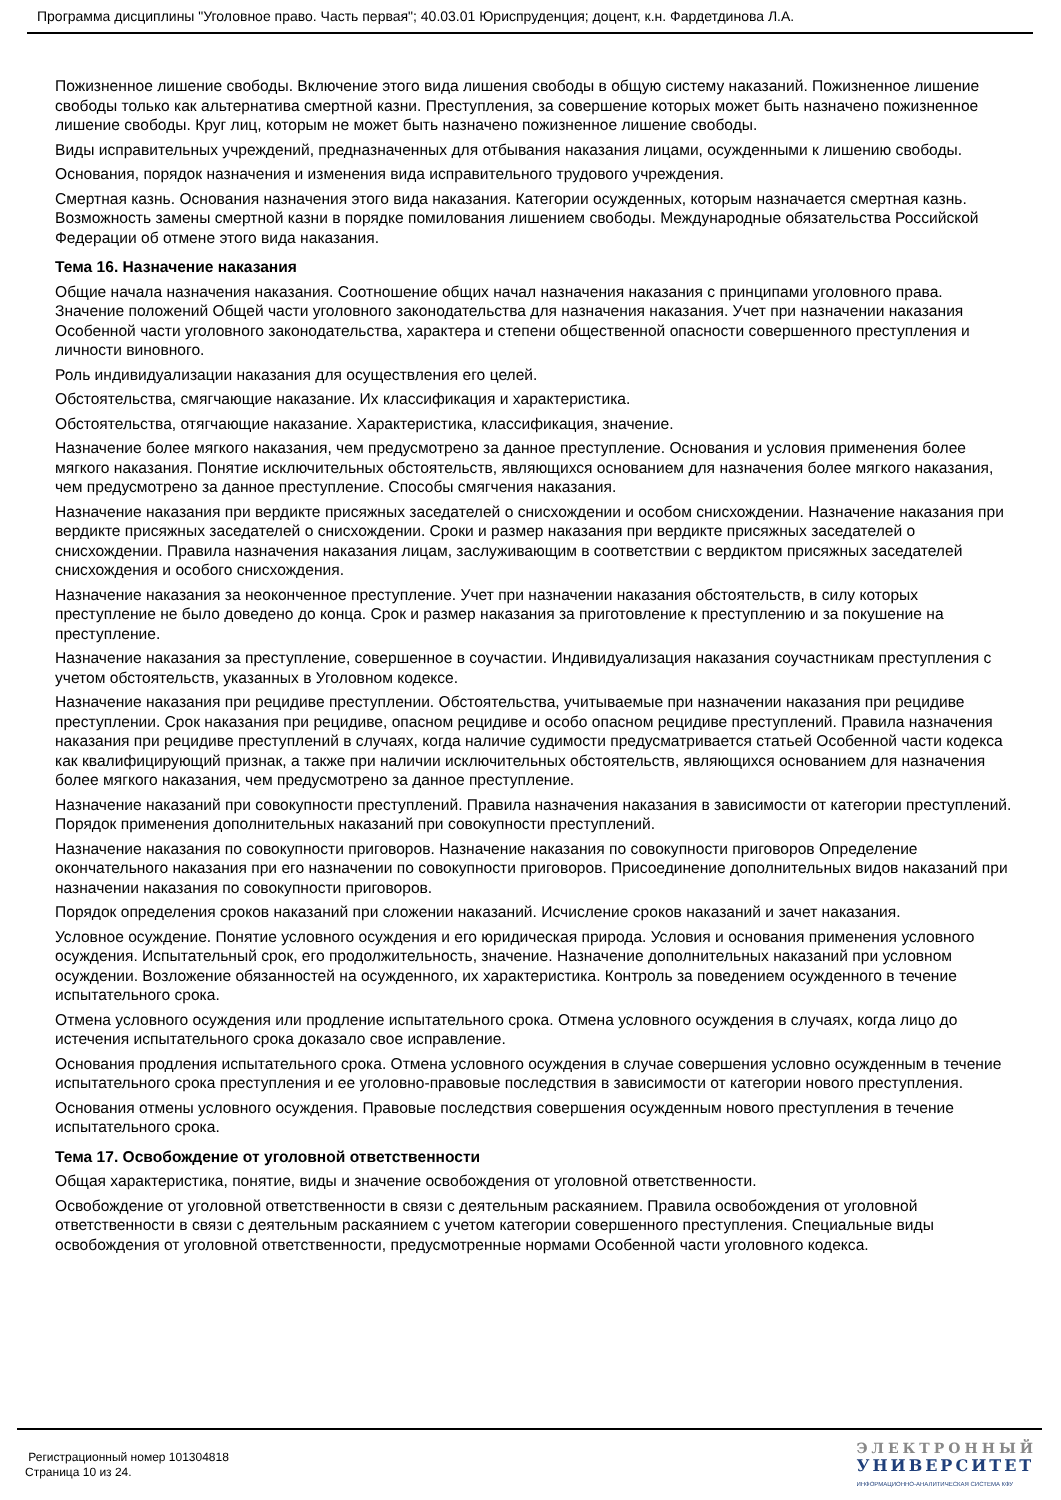Программа дисциплины "Уголовное право. Часть первая"; 40.03.01 Юриспруденция; доцент, к.н. Фардетдинова Л.А.
Пожизненное лишение свободы. Включение этого вида лишения свободы в общую систему наказаний. Пожизненное лишение свободы только как альтернатива смертной казни. Преступления, за совершение которых может быть назначено пожизненное лишение свободы. Круг лиц, которым не может быть назначено пожизненное лишение свободы.
Виды исправительных учреждений, предназначенных для отбывания наказания лицами, осужденными к лишению свободы.
Основания, порядок назначения и изменения вида исправительного трудового учреждения.
Смертная казнь. Основания назначения этого вида наказания. Категории осужденных, которым назначается смертная казнь. Возможность замены смертной казни в порядке помилования лишением свободы. Международные обязательства Российской Федерации об отмене этого вида наказания.
Тема 16. Назначение наказания
Общие начала назначения наказания. Соотношение общих начал назначения наказания с принципами уголовного права. Значение положений Общей части уголовного законодательства для назначения наказания. Учет при назначении наказания Особенной части уголовного законодательства, характера и степени общественной опасности совершенного преступления и личности виновного.
Роль индивидуализации наказания для осуществления его целей.
Обстоятельства, смягчающие наказание. Их классификация и характеристика.
Обстоятельства, отягчающие наказание. Характеристика, классификация, значение.
Назначение более мягкого наказания, чем предусмотрено за данное преступление. Основания и условия применения более мягкого наказания. Понятие исключительных обстоятельств, являющихся основанием для назначения более мягкого наказания, чем предусмотрено за данное преступление. Способы смягчения наказания.
Назначение наказания при вердикте присяжных заседателей о снисхождении и особом снисхождении. Назначение наказания при вердикте присяжных заседателей о снисхождении. Сроки и размер наказания при вердикте присяжных заседателей о снисхождении. Правила назначения наказания лицам, заслуживающим в соответствии с вердиктом присяжных заседателей снисхождения и особого снисхождения.
Назначение наказания за неоконченное преступление. Учет при назначении наказания обстоятельств, в силу которых преступление не было доведено до конца. Срок и размер наказания за приготовление к преступлению и за покушение на преступление.
Назначение наказания за преступление, совершенное в соучастии. Индивидуализация наказания соучастникам преступления с учетом обстоятельств, указанных в Уголовном кодексе.
Назначение наказания при рецидиве преступлении. Обстоятельства, учитываемые при назначении наказания при рецидиве преступлении. Срок наказания при рецидиве, опасном рецидиве и особо опасном рецидиве преступлений. Правила назначения наказания при рецидиве преступлений в случаях, когда наличие судимости предусматривается статьей Особенной части кодекса как квалифицирующий признак, а также при наличии исключительных обстоятельств, являющихся основанием для назначения более мягкого наказания, чем предусмотрено за данное преступление.
Назначение наказаний при совокупности преступлений. Правила назначения наказания в зависимости от категории преступлений. Порядок применения дополнительных наказаний при совокупности преступлений.
Назначение наказания по совокупности приговоров. Назначение наказания по совокупности приговоров Определение окончательного наказания при его назначении по совокупности приговоров. Присоединение дополнительных видов наказаний при назначении наказания по совокупности приговоров.
Порядок определения сроков наказаний при сложении наказаний. Исчисление сроков наказаний и зачет наказания.
Условное осуждение. Понятие условного осуждения и его юридическая природа. Условия и основания применения условного осуждения. Испытательный срок, его продолжительность, значение. Назначение дополнительных наказаний при условном осуждении. Возложение обязанностей на осужденного, их характеристика. Контроль за поведением осужденного в течение испытательного срока.
Отмена условного осуждения или продление испытательного срока. Отмена условного осуждения в случаях, когда лицо до истечения испытательного срока доказало свое исправление.
Основания продления испытательного срока. Отмена условного осуждения в случае совершения условно осужденным в течение испытательного срока преступления и ее уголовно-правовые последствия в зависимости от категории нового преступления.
Основания отмены условного осуждения. Правовые последствия совершения осужденным нового преступления в течение испытательного срока.
Тема 17. Освобождение от уголовной ответственности
Общая характеристика, понятие, виды и значение освобождения от уголовной ответственности.
Освобождение от уголовной ответственности в связи с деятельным раскаянием. Правила освобождения от уголовной ответственности в связи с деятельным раскаянием с учетом категории совершенного преступления. Специальные виды освобождения от уголовной ответственности, предусмотренные нормами Особенной части уголовного кодекса.
Регистрационный номер 101304818
Страница 10 из 24.
ЭЛЕКТРОННЫЙ
УНИВЕРСИТЕТ
ИНФОРМАЦИОННО-АНАЛИТИЧЕСКАЯ СИСТЕМА КФУ